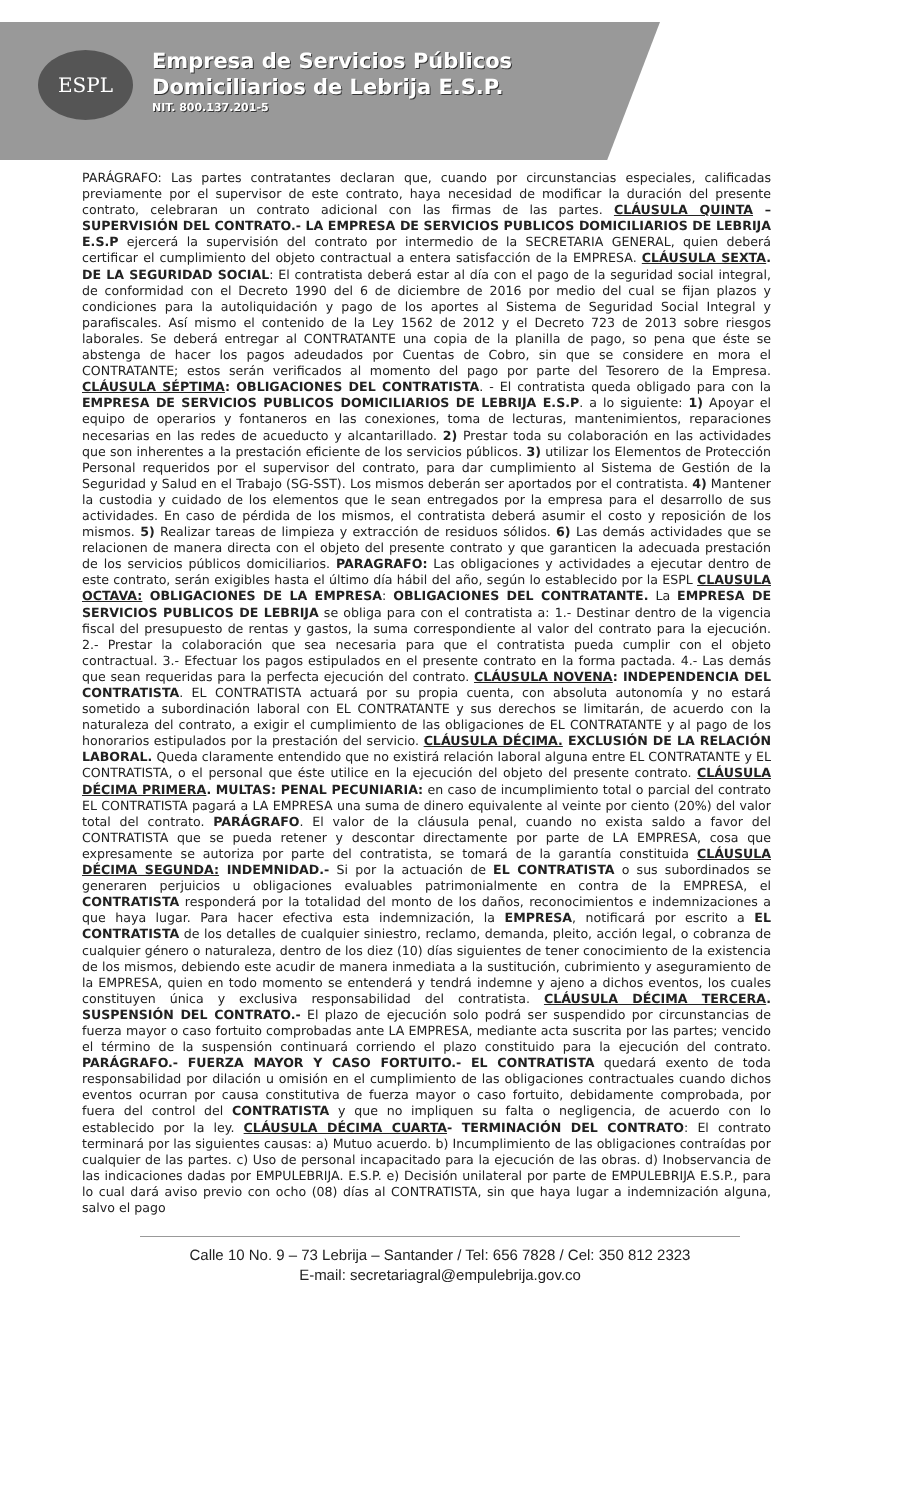ESPL
Empresa de Servicios Públicos
Domiciliarios de Lebrija E.S.P.
NIT. 800.137.201-5
PARÁGRAFO: Las partes contratantes declaran que, cuando por circunstancias especiales, calificadas previamente por el supervisor de este contrato, haya necesidad de modificar la duración del presente contrato, celebraran un contrato adicional con las firmas de las partes. CLÁUSULA QUINTA – SUPERVISIÓN DEL CONTRATO.- LA EMPRESA DE SERVICIOS PUBLICOS DOMICILIARIOS DE LEBRIJA E.S.P ejercerá la supervisión del contrato por intermedio de la SECRETARIA GENERAL, quien deberá certificar el cumplimiento del objeto contractual a entera satisfacción de la EMPRESA. CLÁUSULA SEXTA. DE LA SEGURIDAD SOCIAL: El contratista deberá estar al día con el pago de la seguridad social integral, de conformidad con el Decreto 1990 del 6 de diciembre de 2016 por medio del cual se fijan plazos y condiciones para la autoliquidación y pago de los aportes al Sistema de Seguridad Social Integral y parafiscales. Así mismo el contenido de la Ley 1562 de 2012 y el Decreto 723 de 2013 sobre riesgos laborales. Se deberá entregar al CONTRATANTE una copia de la planilla de pago, so pena que éste se abstenga de hacer los pagos adeudados por Cuentas de Cobro, sin que se considere en mora el CONTRATANTE; estos serán verificados al momento del pago por parte del Tesorero de la Empresa. CLÁUSULA SÉPTIMA: OBLIGACIONES DEL CONTRATISTA. - El contratista queda obligado para con la EMPRESA DE SERVICIOS PUBLICOS DOMICILIARIOS DE LEBRIJA E.S.P. a lo siguiente: 1) Apoyar el equipo de operarios y fontaneros en las conexiones, toma de lecturas, mantenimientos, reparaciones necesarias en las redes de acueducto y alcantarillado. 2) Prestar toda su colaboración en las actividades que son inherentes a la prestación eficiente de los servicios públicos. 3) utilizar los Elementos de Protección Personal requeridos por el supervisor del contrato, para dar cumplimiento al Sistema de Gestión de la Seguridad y Salud en el Trabajo (SG-SST). Los mismos deberán ser aportados por el contratista. 4) Mantener la custodia y cuidado de los elementos que le sean entregados por la empresa para el desarrollo de sus actividades. En caso de pérdida de los mismos, el contratista deberá asumir el costo y reposición de los mismos. 5) Realizar tareas de limpieza y extracción de residuos sólidos. 6) Las demás actividades que se relacionen de manera directa con el objeto del presente contrato y que garanticen la adecuada prestación de los servicios públicos domiciliarios. PARAGRAFO: Las obligaciones y actividades a ejecutar dentro de este contrato, serán exigibles hasta el último día hábil del año, según lo establecido por la ESPL CLAUSULA OCTAVA: OBLIGACIONES DE LA EMPRESA: OBLIGACIONES DEL CONTRATANTE. La EMPRESA DE SERVICIOS PUBLICOS DE LEBRIJA se obliga para con el contratista a: 1.- Destinar dentro de la vigencia fiscal del presupuesto de rentas y gastos, la suma correspondiente al valor del contrato para la ejecución. 2.- Prestar la colaboración que sea necesaria para que el contratista pueda cumplir con el objeto contractual. 3.- Efectuar los pagos estipulados en el presente contrato en la forma pactada. 4.- Las demás que sean requeridas para la perfecta ejecución del contrato. CLÁUSULA NOVENA: INDEPENDENCIA DEL CONTRATISTA. EL CONTRATISTA actuará por su propia cuenta, con absoluta autonomía y no estará sometido a subordinación laboral con EL CONTRATANTE y sus derechos se limitarán, de acuerdo con la naturaleza del contrato, a exigir el cumplimiento de las obligaciones de EL CONTRATANTE y al pago de los honorarios estipulados por la prestación del servicio. CLÁUSULA DÉCIMA. EXCLUSIÓN DE LA RELACIÓN LABORAL. Queda claramente entendido que no existirá relación laboral alguna entre EL CONTRATANTE y EL CONTRATISTA, o el personal que éste utilice en la ejecución del objeto del presente contrato. CLÁUSULA DÉCIMA PRIMERA. MULTAS: PENAL PECUNIARIA: en caso de incumplimiento total o parcial del contrato EL CONTRATISTA pagará a LA EMPRESA una suma de dinero equivalente al veinte por ciento (20%) del valor total del contrato. PARÁGRAFO. El valor de la cláusula penal, cuando no exista saldo a favor del CONTRATISTA que se pueda retener y descontar directamente por parte de LA EMPRESA, cosa que expresamente se autoriza por parte del contratista, se tomará de la garantía constituida CLÁUSULA DÉCIMA SEGUNDA: INDEMNIDAD.- Si por la actuación de EL CONTRATISTA o sus subordinados se generaren perjuicios u obligaciones evaluables patrimonialmente en contra de la EMPRESA, el CONTRATISTA responderá por la totalidad del monto de los daños, reconocimientos e indemnizaciones a que haya lugar. Para hacer efectiva esta indemnización, la EMPRESA, notificará por escrito a EL CONTRATISTA de los detalles de cualquier siniestro, reclamo, demanda, pleito, acción legal, o cobranza de cualquier género o naturaleza, dentro de los diez (10) días siguientes de tener conocimiento de la existencia de los mismos, debiendo este acudir de manera inmediata a la sustitución, cubrimiento y aseguramiento de la EMPRESA, quien en todo momento se entenderá y tendrá indemne y ajeno a dichos eventos, los cuales constituyen única y exclusiva responsabilidad del contratista. CLÁUSULA DÉCIMA TERCERA. SUSPENSIÓN DEL CONTRATO.- El plazo de ejecución solo podrá ser suspendido por circunstancias de fuerza mayor o caso fortuito comprobadas ante LA EMPRESA, mediante acta suscrita por las partes; vencido el término de la suspensión continuará corriendo el plazo constituido para la ejecución del contrato. PARÁGRAFO.- FUERZA MAYOR Y CASO FORTUITO.- EL CONTRATISTA quedará exento de toda responsabilidad por dilación u omisión en el cumplimiento de las obligaciones contractuales cuando dichos eventos ocurran por causa constitutiva de fuerza mayor o caso fortuito, debidamente comprobada, por fuera del control del CONTRATISTA y que no impliquen su falta o negligencia, de acuerdo con lo establecido por la ley. CLÁUSULA DÉCIMA CUARTA- TERMINACIÓN DEL CONTRATO: El contrato terminará por las siguientes causas: a) Mutuo acuerdo. b) Incumplimiento de las obligaciones contraídas por cualquier de las partes. c) Uso de personal incapacitado para la ejecución de las obras. d) Inobservancia de las indicaciones dadas por EMPULEBRIJA. E.S.P. e) Decisión unilateral por parte de EMPULEBRIJA E.S.P., para lo cual dará aviso previo con ocho (08) días al CONTRATISTA, sin que haya lugar a indemnización alguna, salvo el pago
Calle 10 No. 9 – 73 Lebrija – Santander / Tel: 656 7828 / Cel: 350 812 2323
E-mail: secretariagral@empulebrija.gov.co